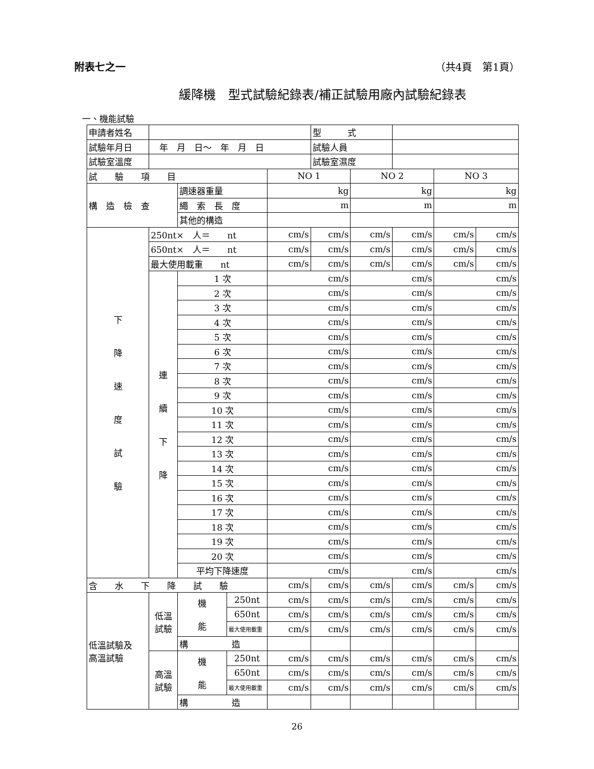附表七之一 （共4頁　第1頁）
緩降機　型式試驗紀錄表/補正試驗用廠內試驗紀錄表
一、機能試驗
| 申請者姓名 | | | | | 型 式 | | | | |
| 試驗年月日 | 年 月 日～ 年 月 日 | | | | 試驗人員 | | | | |
| 試驗室溫度 | | | | | 試驗室濕度 | | | | |
| 試 驗 項 目 | | | | NO 1 | | NO 2 | | NO 3 | |
| 構 造 檢 查 | | 調速器重量 | | kg | | kg | | kg | |
| | | 繩 索 長 度 | | m | | m | | m | |
| | | 其他的構造 | | | | | | | |
| 下 降 速 度 試 驗 | 250nt× 人＝ nt | | | cm/s | cm/s | cm/s | cm/s | cm/s | cm/s |
| | 650nt× 人＝ nt | | | cm/s | cm/s | cm/s | cm/s | cm/s | cm/s |
| | 最大使用載重 nt | | | cm/s | cm/s | cm/s | cm/s | cm/s | cm/s |
| | 連 續 下 降 | 1 次 | | cm/s | | cm/s | | cm/s | |
| | | 2 次 | | cm/s | | cm/s | | cm/s | |
| | | 3 次 | | cm/s | | cm/s | | cm/s | |
| | | 4 次 | | cm/s | | cm/s | | cm/s | |
| | | 5 次 | | cm/s | | cm/s | | cm/s | |
| | | 6 次 | | cm/s | | cm/s | | cm/s | |
| | | 7 次 | | cm/s | | cm/s | | cm/s | |
| | | 8 次 | | cm/s | | cm/s | | cm/s | |
| | | 9 次 | | cm/s | | cm/s | | cm/s | |
| | | 10 次 | | cm/s | | cm/s | | cm/s | |
| | | 11 次 | | cm/s | | cm/s | | cm/s | |
| | | 12 次 | | cm/s | | cm/s | | cm/s | |
| | | 13 次 | | cm/s | | cm/s | | cm/s | |
| | | 14 次 | | cm/s | | cm/s | | cm/s | |
| | | 15 次 | | cm/s | | cm/s | | cm/s | |
| | | 16 次 | | cm/s | | cm/s | | cm/s | |
| | | 17 次 | | cm/s | | cm/s | | cm/s | |
| | | 18 次 | | cm/s | | cm/s | | cm/s | |
| | | 19 次 | | cm/s | | cm/s | | cm/s | |
| | | 20 次 | | cm/s | | cm/s | | cm/s | |
| | | 平均下降速度 | | cm/s | | cm/s | | cm/s | |
| 含 水 下 降 試 驗 | | | | cm/s | cm/s | cm/s | cm/s | cm/s | cm/s |
| 低溫試驗及 高溫試驗 | 低溫 試驗 | 機 能 | 250nt | cm/s | cm/s | cm/s | cm/s | cm/s | cm/s |
| | | | 650nt | cm/s | cm/s | cm/s | cm/s | cm/s | cm/s |
| | | | 最大使用載重 | cm/s | cm/s | cm/s | cm/s | cm/s | cm/s |
| | | 構 造 | | | | | | | |
| | 高溫 試驗 | 機 能 | 250nt | cm/s | cm/s | cm/s | cm/s | cm/s | cm/s |
| | | | 650nt | cm/s | cm/s | cm/s | cm/s | cm/s | cm/s |
| | | | 最大使用載重 | cm/s | cm/s | cm/s | cm/s | cm/s | cm/s |
| | | 構 造 | | | | | | | |
26